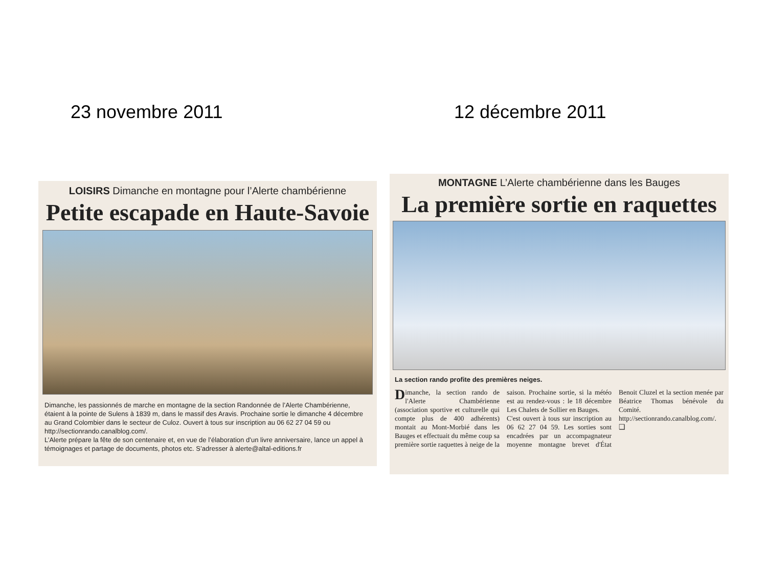23 novembre 2011 12 décembre 2011
LOISIRS Dimanche en montagne pour l’Alerte chambérienne
Petite escapade en Haute-Savoie
Dimanche, les passionnés de marche en montagne de la section Randonnée de l’Alerte Chambérienne, étaient à la pointe de Sulens à 1839 m, dans le massif des Aravis. Prochaine sortie le dimanche 4 décembre au Grand Colombier dans le secteur de Culoz. Ouvert à tous sur inscription au 06 62 27 04 59 ou http://sectionrando.canalblog.com/.
L’Alerte prépare la fête de son centenaire et, en vue de l’élaboration d’un livre anniversaire, lance un appel à témoignages et partage de documents, photos etc. S’adresser à alerte@altal-editions.fr
MONTAGNE L’Alerte chambérienne dans les Bauges
La première sortie en raquettes
La section rando profite des premières neiges.
Dimanche, la section rando de l'Alerte Chambérienne (association sportive et culturelle qui compte plus de 400 adhérents) montait au Mont-Morbié dans les Bauges et effectuait du même coup sa première sortie raquettes à neige de la saison. Prochaine sortie, si la météo est au rendez-vous : le 18 décembre Les Chalets de Sollier en Bauges.
C'est ouvert à tous sur inscription au 06 62 27 04 59. Les sorties sont encadrées par un accompagnateur moyenne montagne brevet d'État Benoit Cluzel et la section menée par Béatrice Thomas bénévole du Comité. http://sectionrando.canalblog.com/. ❑